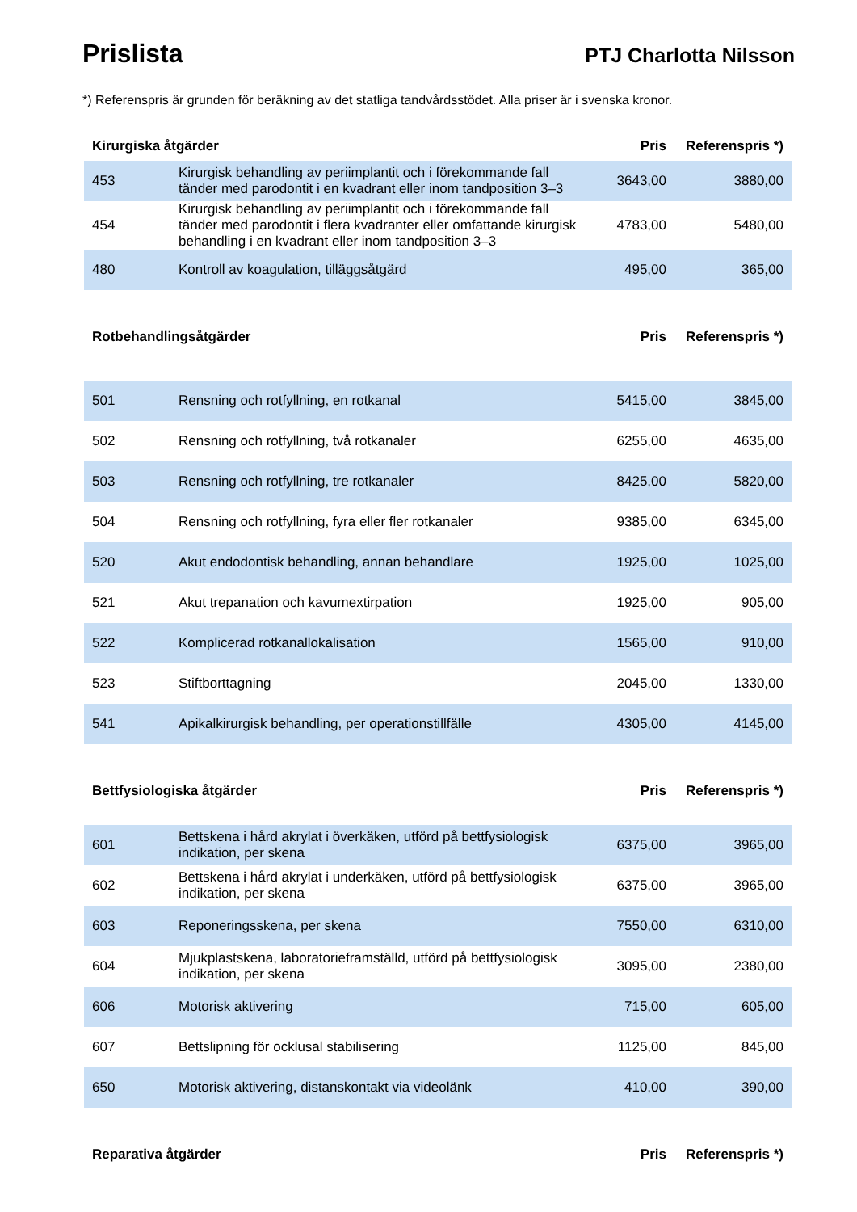Prislista
PTJ Charlotta Nilsson
*) Referenspris är grunden för beräkning av det statliga tandvårdsstödet. Alla priser är i svenska kronor.
| Kirurgiska åtgärder | | Pris | Referenspris *) |
| --- | --- | --- | --- |
| 453 | Kirurgisk behandling av periimplantit och i förekommande fall tänder med parodontit i en kvadrant eller inom tandposition 3–3 | 3643,00 | 3880,00 |
| 454 | Kirurgisk behandling av periimplantit och i förekommande fall tänder med parodontit i flera kvadranter eller omfattande kirurgisk behandling i en kvadrant eller inom tandposition 3–3 | 4783,00 | 5480,00 |
| 480 | Kontroll av koagulation, tilläggsåtgärd | 495,00 | 365,00 |
| Rotbehandlingsåtgärder | | Pris | Referenspris *) |
| 501 | Rensning och rotfyllning, en rotkanal | 5415,00 | 3845,00 |
| 502 | Rensning och rotfyllning, två rotkanaler | 6255,00 | 4635,00 |
| 503 | Rensning och rotfyllning, tre rotkanaler | 8425,00 | 5820,00 |
| 504 | Rensning och rotfyllning, fyra eller fler rotkanaler | 9385,00 | 6345,00 |
| 520 | Akut endodontisk behandling, annan behandlare | 1925,00 | 1025,00 |
| 521 | Akut trepanation och kavumextirpation | 1925,00 | 905,00 |
| 522 | Komplicerad rotkanallokalisation | 1565,00 | 910,00 |
| 523 | Stiftborttagning | 2045,00 | 1330,00 |
| 541 | Apikalkirurgisk behandling, per operationstillfälle | 4305,00 | 4145,00 |
| Bettfysiologiska åtgärder | | Pris | Referenspris *) |
| 601 | Bettskena i hård akrylat i överkäken, utförd på bettfysiologisk indikation, per skena | 6375,00 | 3965,00 |
| 602 | Bettskena i hård akrylat i underkäken, utförd på bettfysiologisk indikation, per skena | 6375,00 | 3965,00 |
| 603 | Reponeringsskena, per skena | 7550,00 | 6310,00 |
| 604 | Mjukplastskena, laboratorieframställd, utförd på bettfysiologisk indikation, per skena | 3095,00 | 2380,00 |
| 606 | Motorisk aktivering | 715,00 | 605,00 |
| 607 | Bettslipning för ocklusal stabilisering | 1125,00 | 845,00 |
| 650 | Motorisk aktivering, distanskontakt via videolänk | 410,00 | 390,00 |
| Reparativa åtgärder | | Pris | Referenspris *) |